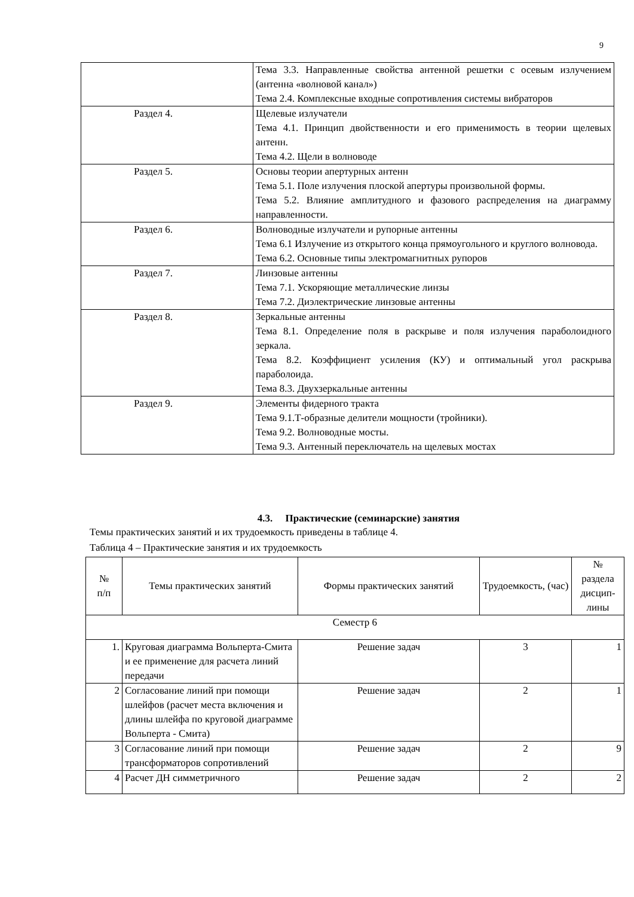9
| | Тема 3.3. Направленные свойства антенной решетки с осевым излучением (антенна «волновой канал») Тема 2.4. Комплексные входные сопротивления системы вибраторов |
| Раздел 4. | Щелевые излучатели Тема 4.1. Принцип двойственности и его применимость в теории щелевых антенн. Тема 4.2. Щели в волноводе |
| Раздел 5. | Основы теории апертурных антенн Тема 5.1. Поле излучения плоской апертуры произвольной формы. Тема 5.2. Влияние амплитудного и фазового распределения на диаграмму направленности. |
| Раздел 6. | Волноводные излучатели и рупорные антенны Тема 6.1 Излучение из открытого конца прямоугольного и круглого волновода. Тема 6.2. Основные типы электромагнитных рупоров |
| Раздел 7. | Линзовые антенны Тема 7.1. Ускоряющие металлические линзы Тема 7.2. Диэлектрические линзовые антенны |
| Раздел 8. | Зеркальные антенны Тема 8.1. Определение поля в раскрыве и поля излучения параболоидного зеркала. Тема 8.2. Коэффициент усиления (КУ) и оптимальный угол раскрыва параболоида. Тема 8.3. Двухзеркальные антенны |
| Раздел 9. | Элементы фидерного тракта Тема 9.1.Т-образные делители мощности (тройники). Тема 9.2. Волноводные мосты. Тема 9.3. Антенный переключатель на щелевых мостах |
4.3. Практические (семинарские) занятия
Темы практических занятий и их трудоемкость приведены в таблице 4.
Таблица 4 – Практические занятия и их трудоемкость
| № п/п | Темы практических занятий | Формы практических занятий | Трудоемкость, (час) | № раздела дисцип-лины |
| --- | --- | --- | --- | --- |
| Семестр 6 | | | | |
| 1. | Круговая диаграмма Вольперта-Смита и ее применение для расчета линий передачи | Решение задач | 3 | 1 |
| 2 | Согласование линий при помощи шлейфов (расчет места включения и длины шлейфа по круговой диаграмме Вольперта - Смита) | Решение задач | 2 | 1 |
| 3 | Согласование линий при помощи трансформаторов сопротивлений | Решение задач | 2 | 9 |
| 4 | Расчет ДН симметричного | Решение задач | 2 | 2 |